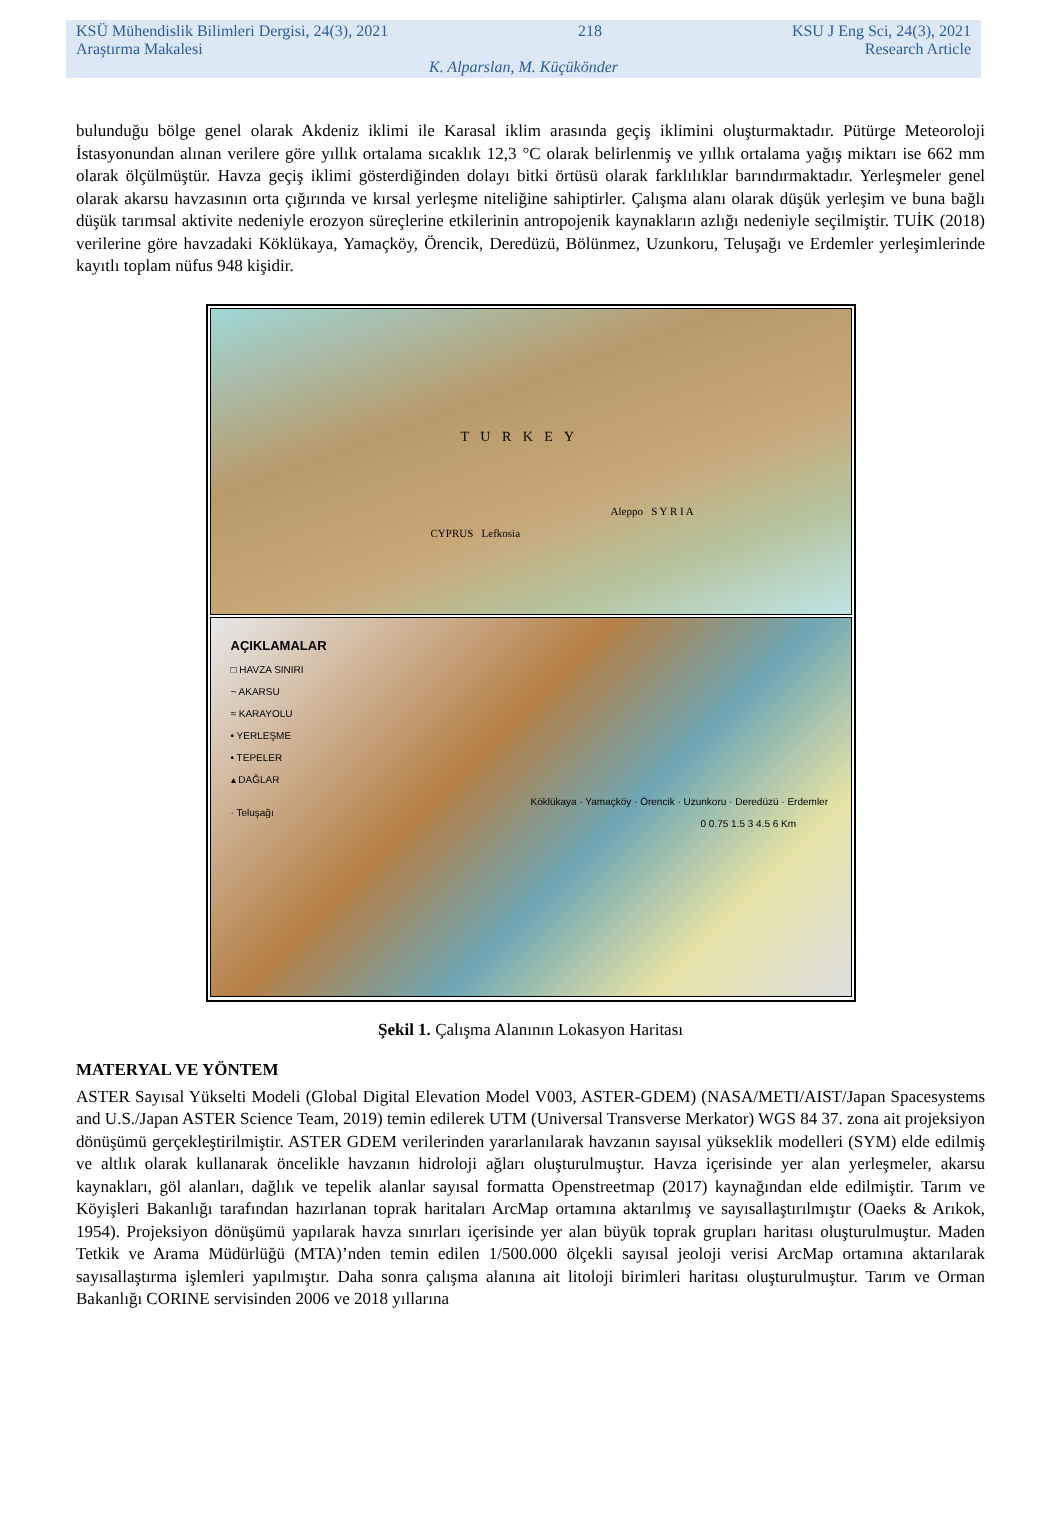KSÜ Mühendislik Bilimleri Dergisi, 24(3), 2021 218 KSU J Eng Sci, 24(3), 2021
Araştırma Makalesi Research Article
K. Alparslan, M. Küçükönder
bulunduğu bölge genel olarak Akdeniz iklimi ile Karasal iklim arasında geçiş iklimini oluşturmaktadır. Pütürge Meteoroloji İstasyonundan alınan verilere göre yıllık ortalama sıcaklık 12,3 °C olarak belirlenmiş ve yıllık ortalama yağış miktarı ise 662 mm olarak ölçülmüştür. Havza geçiş iklimi gösterdiğinden dolayı bitki örtüsü olarak farklılıklar barındırmaktadır. Yerleşmeler genel olarak akarsu havzasının orta çığırında ve kırsal yerleşme niteliğine sahiptirler. Çalışma alanı olarak düşük yerleşim ve buna bağlı düşük tarımsal aktivite nedeniyle erozyon süreçlerine etkilerinin antropojenik kaynakların azlığı nedeniyle seçilmiştir. TUİK (2018) verilerine göre havzadaki Köklükaya, Yamaçköy, Örencik, Deredüzü, Bölünmez, Uzunkoru, Teluşağı ve Erdemler yerleşimlerinde kayıtlı toplam nüfus 948 kişidir.
T U R K E Y
Aleppo S Y R I A
CYPRUS Lefkosia
AÇIKLAMALAR
□ HAVZA SINIRI
~ AKARSU
≈ KARAYOLU
• YERLEŞME
• TEPELER
▴ DAĞLAR
Köklükaya · Yamaçköy · Örencik · Uzunkoru · Deredüzü · Erdemler · Teluşağı
0 0.75 1.5 3 4.5 6 Km
Şekil 1. Çalışma Alanının Lokasyon Haritası
MATERYAL VE YÖNTEM
ASTER Sayısal Yükselti Modeli (Global Digital Elevation Model V003, ASTER-GDEM) (NASA/METI/AIST/Japan Spacesystems and U.S./Japan ASTER Science Team, 2019) temin edilerek UTM (Universal Transverse Merkator) WGS 84 37. zona ait projeksiyon dönüşümü gerçekleştirilmiştir. ASTER GDEM verilerinden yararlanılarak havzanın sayısal yükseklik modelleri (SYM) elde edilmiş ve altlık olarak kullanarak öncelikle havzanın hidroloji ağları oluşturulmuştur. Havza içerisinde yer alan yerleşmeler, akarsu kaynakları, göl alanları, dağlık ve tepelik alanlar sayısal formatta Openstreetmap (2017) kaynağından elde edilmiştir. Tarım ve Köyişleri Bakanlığı tarafından hazırlanan toprak haritaları ArcMap ortamına aktarılmış ve sayısallaştırılmıştır (Oaeks & Arıkok, 1954). Projeksiyon dönüşümü yapılarak havza sınırları içerisinde yer alan büyük toprak grupları haritası oluşturulmuştur. Maden Tetkik ve Arama Müdürlüğü (MTA)’nden temin edilen 1/500.000 ölçekli sayısal jeoloji verisi ArcMap ortamına aktarılarak sayısallaştırma işlemleri yapılmıştır. Daha sonra çalışma alanına ait litoloji birimleri haritası oluşturulmuştur. Tarım ve Orman Bakanlığı CORINE servisinden 2006 ve 2018 yıllarına